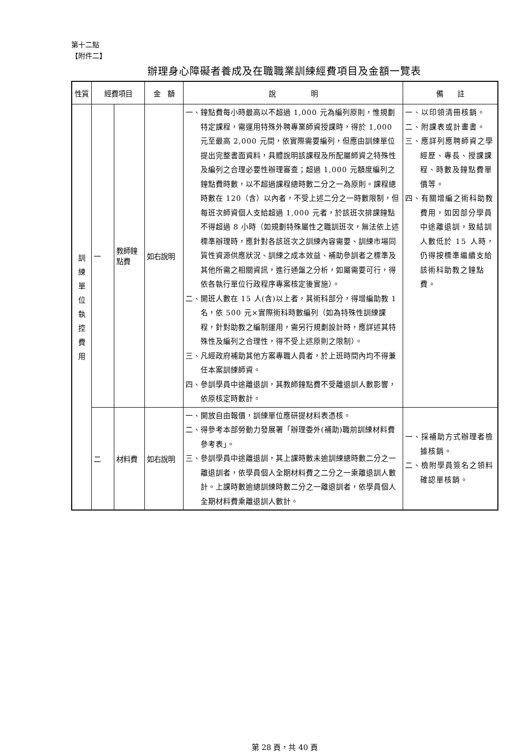第十二點
【附件二】
辦理身心障礙者養成及在職職業訓練經費項目及金額一覽表
| 性質 | 經費項目 | | 金 額 | 說 明 | 備 註 |
| --- | --- | --- | --- | --- | --- |
| 訓 練 單 位 執 控 費 用 | 一 | 教師鐘點費 | 如右說明 | 一、鐘點費每小時最高以不超過 1,000 元為編列原則，惟規劃特定課程，需運用特殊外聘專業師資授課時，得於 1,000 元至最高 2,000 元間，依實際需要編列，但應由訓練單位提出完整書面資料，具體說明該課程及所配屬師資之特殊性及編列之合理必要性辦理審查；超過 1,000 元額度編列之鐘點費時數，以不超過課程總時數二分之一為原則。課程總時數在 120（含）以內者，不受上述二分之一時數限制，但每班次師資個人支給超過 1,000 元者，於該班次排課鐘點不得超過 8 小時（如規劃特殊屬性之職訓班次，無法依上述標準辦理時，應針對各該班次之訓練內容需要、訓練市場同質性資源供應狀況、訓練之成本效益、補助參訓者之標準及其他所需之相關資訊，進行通盤之分析，如屬需要可行，得依各執行單位行政程序專案核定後實施）。 二、開班人數在 15 人(含)以上者，其術科部分，得增編助教 1 名，依 500 元×實際術科時數編列（如為特殊性訓練課程，針對助教之編制運用，需另行規劃設計時，應詳述其特殊性及編列之合理性，得不受上述原則之限制）。 三、凡經政府補助其他方案專職人員者，於上班時間內均不得兼任本案訓練師資。 四、參訓學員中途離退訓，其教師鐘點費不受離退訓人數影響，依原核定時數計。 | 一、以印領清冊核銷。 二、附課表或計畫書。 三、應詳列應聘師資之學經歷、專長、授課課程、時數及鐘點費單價等。 四、有關增編之術科助教費用，如因部分學員中途離退訓，致結訓人數低於 15 人時，仍得按標準繼續支給該術科助教之鐘點費。 |
| | 二 | 材料費 | 如右說明 | 一、開放自由報價，訓練單位應研提材料表憑核。 二、得參考本部勞動力發展署「辦理委外(補助)職前訓練材料費參考表」。 三、參訓學員中途離退訓，其上課時數未逾訓練總時數二分之一離退訓者，依學員個人全期材料費之二分之一乘離退訓人數計。上課時數逾總訓練時數二分之一離退訓者，依學員個人全期材料費乘離退訓人數計。 | 一、採補助方式辦理者檢據核銷。 二、檢附學員簽名之領料確認單核銷。 |
第 28 頁，共 40 頁